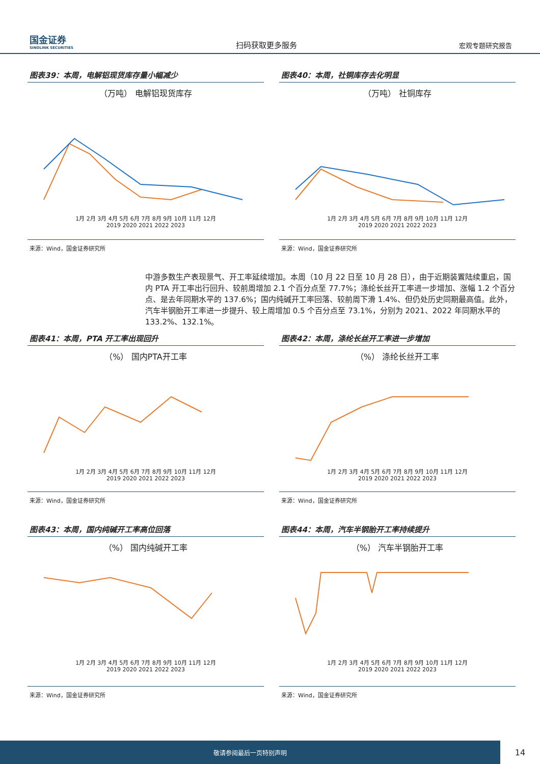国金证券
SINOLINK SECURITIES
扫码获取更多服务
宏观专题研究报告
图表39：本周，电解铝现货库存量小幅减少
（万吨） 电解铝现货库存
1月 2月 3月 4月 5月 6月 7月 8月 9月 10月 11月 12月
2019 2020 2021 2022 2023
来源：Wind，国金证券研究所
图表40：本周，社铜库存去化明显
（万吨） 社铜库存
1月 2月 3月 4月 5月 6月 7月 8月 9月 10月 11月 12月
2019 2020 2021 2022 2023
来源：Wind，国金证券研究所
中游多数生产表现景气、开工率延续增加。本周（10 月 22 日至 10 月 28 日），由于近期装置陆续重启，国内 PTA 开工率出行回升、较前周增加 2.1 个百分点至 77.7%；涤纶长丝开工率进一步增加、涨幅 1.2 个百分点、是去年同期水平的 137.6%；国内纯碱开工率回落、较前周下滑 1.4%、但仍处历史同期最高值。此外，汽车半钢胎开工率进一步提升、较上周增加 0.5 个百分点至 73.1%，分别为 2021、2022 年同期水平的 133.2%、132.1%。
图表41：本周，PTA 开工率出现回升
（%） 国内PTA开工率
1月 2月 3月 4月 5月 6月 7月 8月 9月 10月 11月 12月
2019 2020 2021 2022 2023
来源：Wind，国金证券研究所
图表42：本周，涤纶长丝开工率进一步增加
（%） 涤纶长丝开工率
1月 2月 3月 4月 5月 6月 7月 8月 9月 10月 11月 12月
2019 2020 2021 2022 2023
来源：Wind，国金证券研究所
图表43：本周，国内纯碱开工率高位回落
（%） 国内纯碱开工率
1月 2月 3月 4月 5月 6月 7月 8月 9月 10月 11月 12月
2019 2020 2021 2022 2023
来源：Wind，国金证券研究所
图表44：本周，汽车半钢胎开工率持续提升
（%） 汽车半钢胎开工率
1月 2月 3月 4月 5月 6月 7月 8月 9月 10月 11月 12月
2019 2020 2021 2022 2023
来源：Wind，国金证券研究所
敬请参阅最后一页特别声明 14